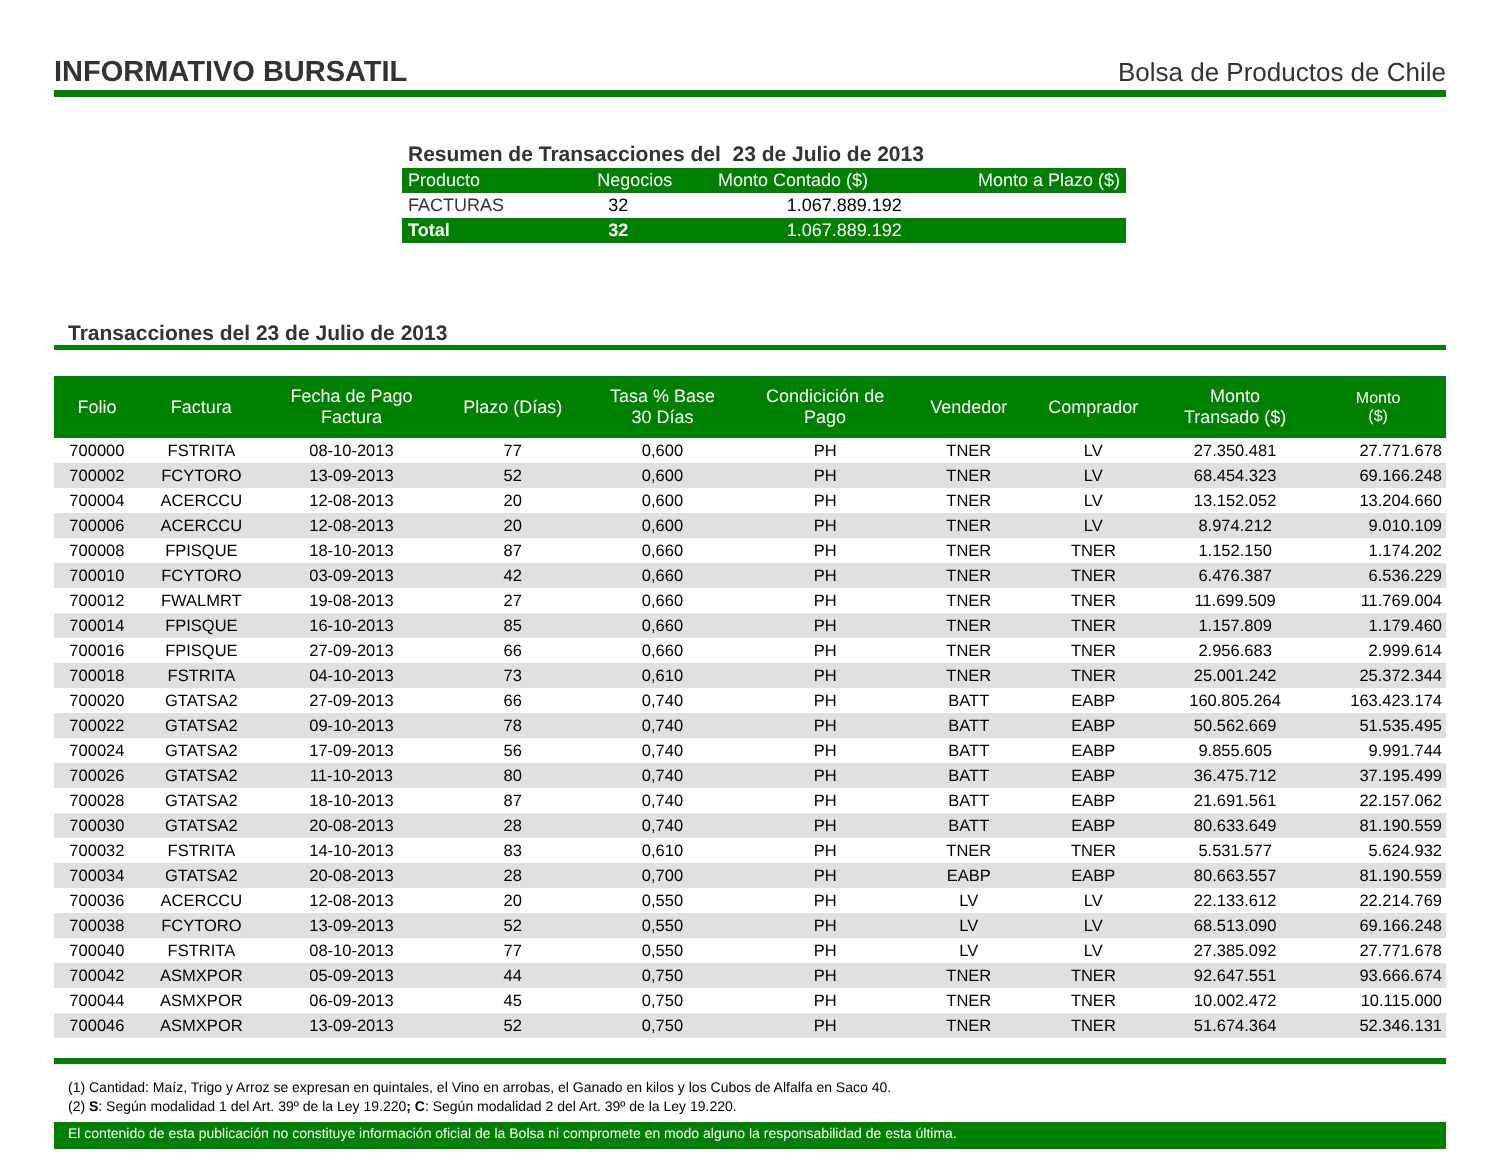INFORMATIVO BURSATIL
Bolsa de Productos de Chile
Resumen de Transacciones del 23 de Julio de 2013
| Producto | Negocios | Monto Contado ($) | Monto a Plazo ($) |
| --- | --- | --- | --- |
| FACTURAS | 32 | 1.067.889.192 | |
| Total | 32 | 1.067.889.192 | |
Transacciones del 23 de Julio de 2013
| Folio | Factura | Fecha de Pago Factura | Plazo (Días) | Tasa % Base 30 Días | Condicición de Pago | Vendedor | Comprador | Monto Transado ($) | Monto ($) |
| --- | --- | --- | --- | --- | --- | --- | --- | --- | --- |
| 700000 | FSTRITA | 08-10-2013 | 77 | 0,600 | PH | TNER | LV | 27.350.481 | 27.771.678 |
| 700002 | FCYTORO | 13-09-2013 | 52 | 0,600 | PH | TNER | LV | 68.454.323 | 69.166.248 |
| 700004 | ACERCCU | 12-08-2013 | 20 | 0,600 | PH | TNER | LV | 13.152.052 | 13.204.660 |
| 700006 | ACERCCU | 12-08-2013 | 20 | 0,600 | PH | TNER | LV | 8.974.212 | 9.010.109 |
| 700008 | FPISQUE | 18-10-2013 | 87 | 0,660 | PH | TNER | TNER | 1.152.150 | 1.174.202 |
| 700010 | FCYTORO | 03-09-2013 | 42 | 0,660 | PH | TNER | TNER | 6.476.387 | 6.536.229 |
| 700012 | FWALMRT | 19-08-2013 | 27 | 0,660 | PH | TNER | TNER | 11.699.509 | 11.769.004 |
| 700014 | FPISQUE | 16-10-2013 | 85 | 0,660 | PH | TNER | TNER | 1.157.809 | 1.179.460 |
| 700016 | FPISQUE | 27-09-2013 | 66 | 0,660 | PH | TNER | TNER | 2.956.683 | 2.999.614 |
| 700018 | FSTRITA | 04-10-2013 | 73 | 0,610 | PH | TNER | TNER | 25.001.242 | 25.372.344 |
| 700020 | GTATSA2 | 27-09-2013 | 66 | 0,740 | PH | BATT | EABP | 160.805.264 | 163.423.174 |
| 700022 | GTATSA2 | 09-10-2013 | 78 | 0,740 | PH | BATT | EABP | 50.562.669 | 51.535.495 |
| 700024 | GTATSA2 | 17-09-2013 | 56 | 0,740 | PH | BATT | EABP | 9.855.605 | 9.991.744 |
| 700026 | GTATSA2 | 11-10-2013 | 80 | 0,740 | PH | BATT | EABP | 36.475.712 | 37.195.499 |
| 700028 | GTATSA2 | 18-10-2013 | 87 | 0,740 | PH | BATT | EABP | 21.691.561 | 22.157.062 |
| 700030 | GTATSA2 | 20-08-2013 | 28 | 0,740 | PH | BATT | EABP | 80.633.649 | 81.190.559 |
| 700032 | FSTRITA | 14-10-2013 | 83 | 0,610 | PH | TNER | TNER | 5.531.577 | 5.624.932 |
| 700034 | GTATSA2 | 20-08-2013 | 28 | 0,700 | PH | EABP | EABP | 80.663.557 | 81.190.559 |
| 700036 | ACERCCU | 12-08-2013 | 20 | 0,550 | PH | LV | LV | 22.133.612 | 22.214.769 |
| 700038 | FCYTORO | 13-09-2013 | 52 | 0,550 | PH | LV | LV | 68.513.090 | 69.166.248 |
| 700040 | FSTRITA | 08-10-2013 | 77 | 0,550 | PH | LV | LV | 27.385.092 | 27.771.678 |
| 700042 | ASMXPOR | 05-09-2013 | 44 | 0,750 | PH | TNER | TNER | 92.647.551 | 93.666.674 |
| 700044 | ASMXPOR | 06-09-2013 | 45 | 0,750 | PH | TNER | TNER | 10.002.472 | 10.115.000 |
| 700046 | ASMXPOR | 13-09-2013 | 52 | 0,750 | PH | TNER | TNER | 51.674.364 | 52.346.131 |
(1) Cantidad: Maíz, Trigo y Arroz se expresan en quintales, el Vino en arrobas, el Ganado en kilos y los Cubos de Alfalfa en Saco 40.
(2) S: Según modalidad 1 del Art. 39º de la Ley 19.220; C: Según modalidad 2 del Art. 39º de la Ley 19.220.
El contenido de esta publicación no constituye información oficial de la Bolsa ni compromete en modo alguno la responsabilidad de esta última.